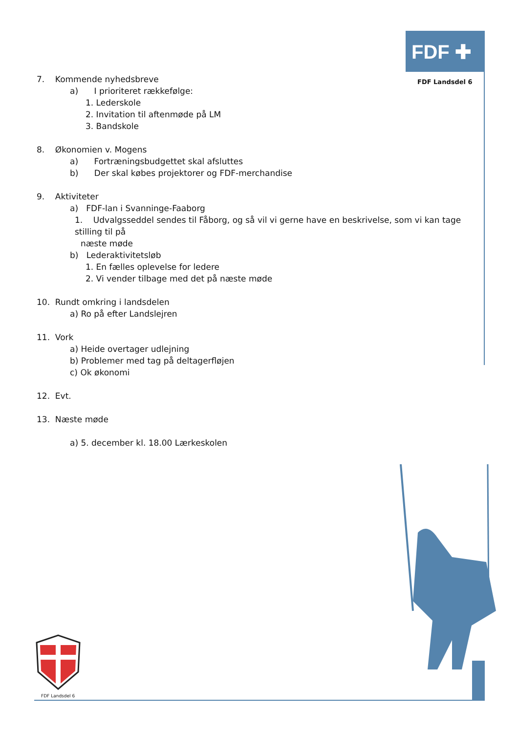FDF ✚
FDF Landsdel 6
7. Kommende nyhedsbreve
a) I prioriteret rækkefølge:
1. Lederskole
2. Invitation til aftenmøde på LM
3. Bandskole
8. Økonomien v. Mogens
a) Fortræningsbudgettet skal afsluttes
b) Der skal købes projektorer og FDF-merchandise
9. Aktiviteter
a) FDF-lan i Svanninge-Faaborg
1. Udvalgsseddel sendes til Fåborg, og så vil vi gerne have en beskrivelse, som vi kan tage stilling til på
næste møde
b) Lederaktivitetsløb
1. En fælles oplevelse for ledere
2. Vi vender tilbage med det på næste møde
10. Rundt omkring i landsdelen
a) Ro på efter Landslejren
11. Vork
a) Heide overtager udlejning
b) Problemer med tag på deltagerfløjen
c) Ok økonomi
12. Evt.
13. Næste møde
a) 5. december kl. 18.00 Lærkeskolen
FDF Landsdel 6